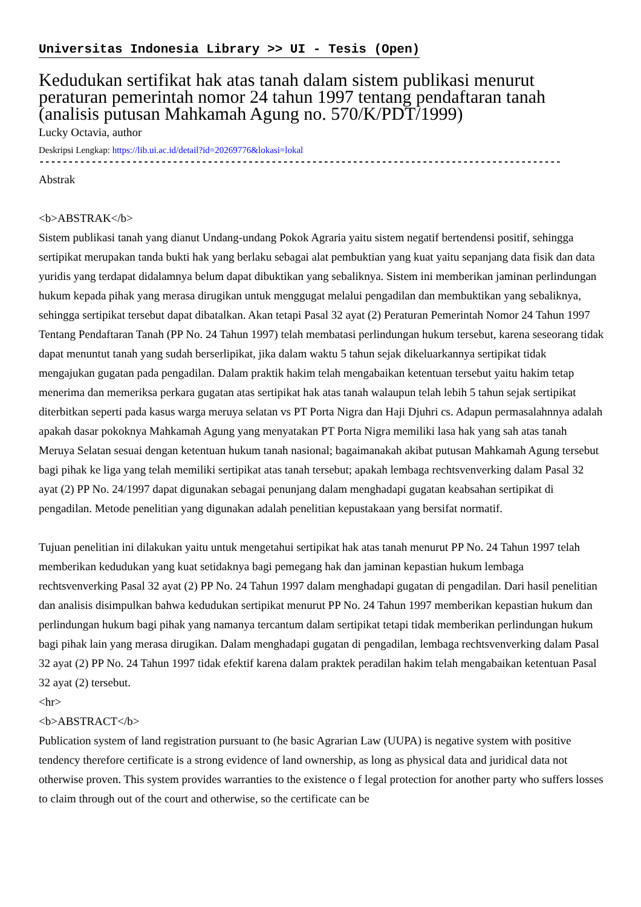Universitas Indonesia Library >> UI - Tesis (Open)
Kedudukan sertifikat hak atas tanah dalam sistem publikasi menurut peraturan pemerintah nomor 24 tahun 1997 tentang pendaftaran tanah (analisis putusan Mahkamah Agung no. 570/K/PDT/1999)
Lucky Octavia, author
Deskripsi Lengkap: https://lib.ui.ac.id/detail?id=20269776&lokasi=lokal
------------------------------------------------------------------------------------------
Abstrak
<b>ABSTRAK</b>
Sistem publikasi tanah yang dianut Undang-undang Pokok Agraria yaitu sistem negatif bertendensi positif, sehingga sertipikat merupakan tanda bukti hak yang berlaku sebagai alat pembuktian yang kuat yaitu sepanjang data fisik dan data yuridis yang terdapat didalamnya belum dapat dibuktikan yang sebaliknya. Sistem ini memberikan jaminan perlindungan hukum kepada pihak yang merasa dirugikan untuk menggugat melalui pengadilan dan membuktikan yang sebaliknya, sehingga sertipikat tersebut dapat dibatalkan. Akan tetapi Pasal 32 ayat (2) Peraturan Pemerintah Nomor 24 Tahun 1997 Tentang Pendaftaran Tanah (PP No. 24 Tahun 1997) telah membatasi perlindungan hukum tersebut, karena seseorang tidak dapat menuntut tanah yang sudah berserlipikat, jika dalam waktu 5 tahun sejak dikeluarkannya sertipikat tidak mengajukan gugatan pada pengadilan. Dalam praktik hakim telah mengabaikan ketentuan tersebut yaitu hakim tetap menerima dan memeriksa perkara gugatan atas sertipikat hak atas tanah walaupun telah lebih 5 tahun sejak sertipikat diterbitkan seperti pada kasus warga meruya selatan vs PT Porta Nigra dan Haji Djuhri cs. Adapun permasalahnnya adalah apakah dasar pokoknya Mahkamah Agung yang menyatakan PT Porta Nigra memiliki lasa hak yang sah atas tanah Meruya Selatan sesuai dengan ketentuan hukum tanah nasional; bagaimanakah akibat putusan Mahkamah Agung tersebut bagi pihak ke liga yang telah memiliki sertipikat atas tanah tersebut; apakah lembaga rechtsvenverking dalam Pasal 32 ayat (2) PP No. 24/1997 dapat digunakan sebagai penunjang dalam menghadapi gugatan keabsahan sertipikat di pengadilan. Metode penelitian yang digunakan adalah penelitian kepustakaan yang bersifat normatif.
Tujuan penelitian ini dilakukan yaitu untuk mengetahui sertipikat hak atas tanah menurut PP No. 24 Tahun 1997 telah memberikan kedudukan yang kuat setidaknya bagi pemegang hak dan jaminan kepastian hukum lembaga rechtsvenverking Pasal 32 ayat (2) PP No. 24 Tahun 1997 dalam menghadapi gugatan di pengadilan. Dari hasil penelitian dan analisis disimpulkan bahwa kedudukan sertipikat menurut PP No. 24 Tahun 1997 memberikan kepastian hukum dan perlindungan hukum bagi pihak yang namanya tercantum dalam sertipikat tetapi tidak memberikan perlindungan hukum bagi pihak lain yang merasa dirugikan. Dalam menghadapi gugatan di pengadilan, lembaga rechtsvenverking dalam Pasal 32 ayat (2) PP No. 24 Tahun 1997 tidak efektif karena dalam praktek peradilan hakim telah mengabaikan ketentuan Pasal 32 ayat (2) tersebut.
<hr>
<b>ABSTRACT</b>
Publication system of land registration pursuant to (he basic Agrarian Law (UUPA) is negative system with positive tendency therefore certificate is a strong evidence of land ownership, as long as physical data and juridical data not otherwise proven. This system provides warranties to the existence o f legal protection for another party who suffers losses to claim through out of the court and otherwise, so the certificate can be